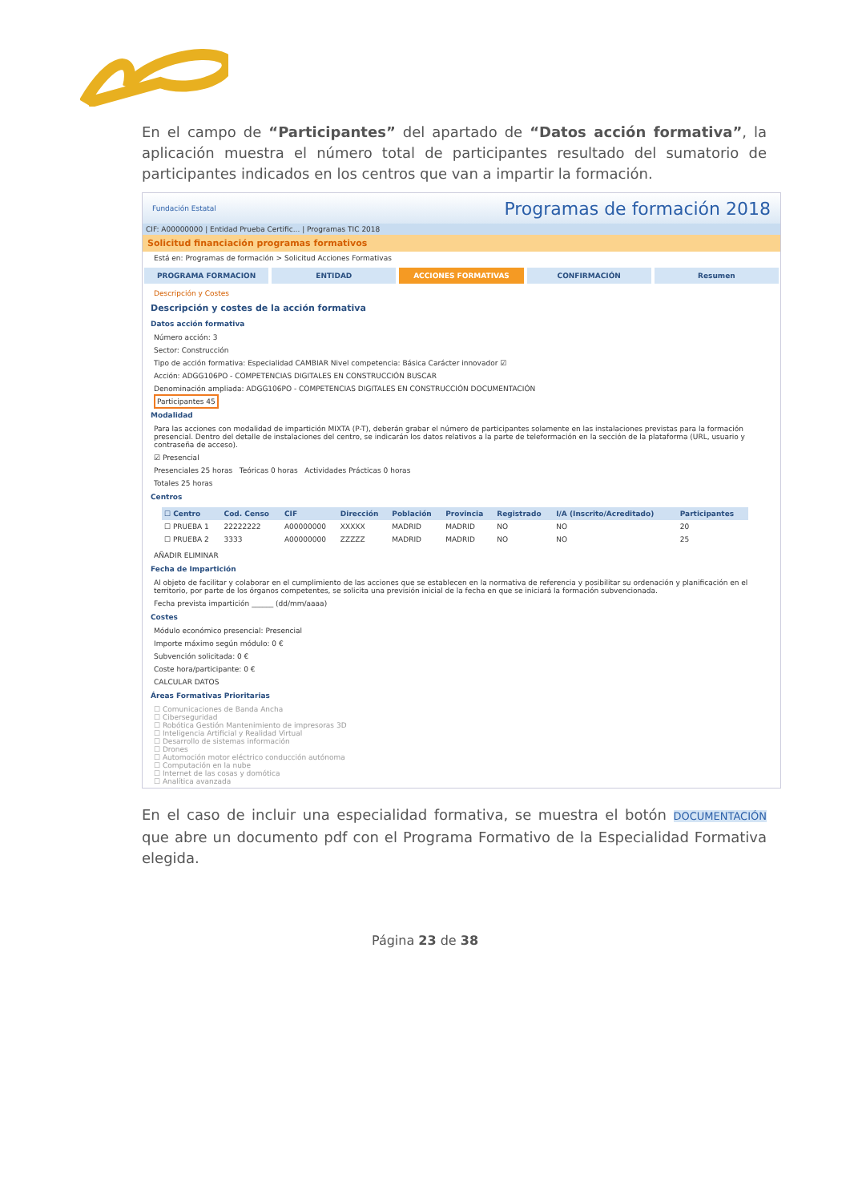En el campo de “Participantes” del apartado de “Datos acción formativa”, la aplicación muestra el número total de participantes resultado del sumatorio de participantes indicados en los centros que van a impartir la formación.
Fundación Estatal Programas de formación 2018
CIF: A00000000 | Entidad Prueba Certific... | Programas TIC 2018
Solicitud financiación programas formativos
Está en: Programas de formación > Solicitud Acciones Formativas
PROGRAMA FORMACION ENTIDAD ACCIONES FORMATIVAS CONFIRMACIÓN Resumen
Descripción y Costes
Descripción y costes de la acción formativa
Datos acción formativa
Número acción: 3
Sector: Construcción
Tipo de acción formativa: Especialidad CAMBIAR Nivel competencia: Básica Carácter innovador ☑
Acción: ADGG106PO - COMPETENCIAS DIGITALES EN CONSTRUCCIÓN BUSCAR
Denominación ampliada: ADGG106PO - COMPETENCIAS DIGITALES EN CONSTRUCCIÓN DOCUMENTACIÓN
Participantes 45
Modalidad
Para las acciones con modalidad de impartición MIXTA (P-T), deberán grabar el número de participantes solamente en las instalaciones previstas para la formación presencial. Dentro del detalle de instalaciones del centro, se indicarán los datos relativos a la parte de teleformación en la sección de la plataforma (URL, usuario y contraseña de acceso).
☑ Presencial
Presenciales 25 horas Teóricas 0 horas Actividades Prácticas 0 horas
Totales 25 horas
Centros
| ☐ Centro | Cod. Censo | CIF | Dirección | Población | Provincia | Registrado | I/A (Inscrito/Acreditado) | Participantes |
| --- | --- | --- | --- | --- | --- | --- | --- | --- |
| ☐ PRUEBA 1 | 22222222 | A00000000 | XXXXX | MADRID | MADRID | NO | NO | 20 |
| ☐ PRUEBA 2 | 3333 | A00000000 | ZZZZZ | MADRID | MADRID | NO | NO | 25 |
AÑADIR ELIMINAR
Fecha de Impartición
Al objeto de facilitar y colaborar en el cumplimiento de las acciones que se establecen en la normativa de referencia y posibilitar su ordenación y planificación en el territorio, por parte de los órganos competentes, se solicita una previsión inicial de la fecha en que se iniciará la formación subvencionada.
Fecha prevista impartición ______ (dd/mm/aaaa)
Costes
Módulo económico presencial: Presencial
Importe máximo según módulo: 0 €
Subvención solicitada: 0 €
Coste hora/participante: 0 €
CALCULAR DATOS
Áreas Formativas Prioritarias
☐ Comunicaciones de Banda Ancha
☐ Ciberseguridad
☐ Robótica Gestión Mantenimiento de impresoras 3D
☐ Inteligencia Artificial y Realidad Virtual
☐ Desarrollo de sistemas información
☐ Drones
☐ Automoción motor eléctrico conducción autónoma
☐ Computación en la nube
☐ Internet de las cosas y domótica
☐ Analítica avanzada
En el caso de incluir una especialidad formativa, se muestra el botón DOCUMENTACIÓN que abre un documento pdf con el Programa Formativo de la Especialidad Formativa elegida.
Página 23 de 38